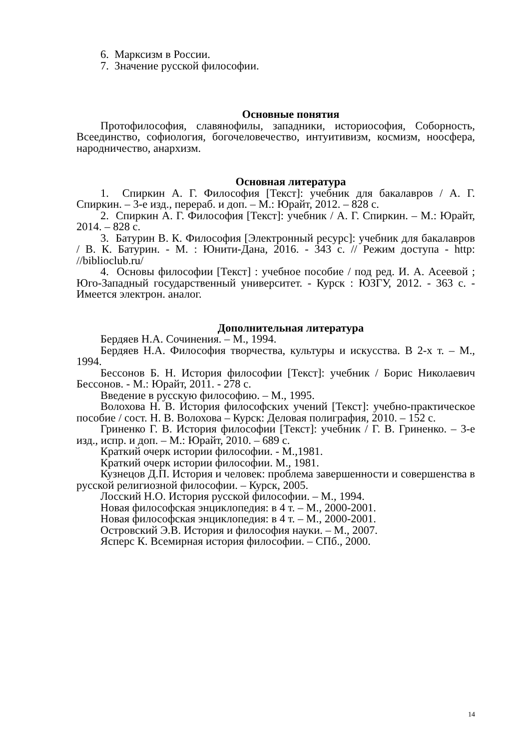6. Марксизм в России.
7. Значение русской философии.
Основные понятия
Протофилософия, славянофилы, западники, историософия, Соборность, Всеединство, софиология, богочеловечество, интуитивизм, космизм, ноосфера, народничество, анархизм.
Основная литература
1. Спиркин А. Г. Философия [Текст]: учебник для бакалавров / А. Г. Спиркин. – 3-е изд., перераб. и доп. – М.: Юрайт, 2012. – 828 с.
2. Спиркин А. Г. Философия [Текст]: учебник / А. Г. Спиркин. – М.: Юрайт, 2014. – 828 с.
3. Батурин В. К. Философия [Электронный ресурс]: учебник для бакалавров / В. К. Батурин. - М. : Юнити-Дана, 2016. - 343 с. // Режим доступа - http: //biblioclub.ru/
4. Основы философии [Текст] : учебное пособие / под ред. И. А. Асеевой ; Юго-Западный государственный университет. - Курск : ЮЗГУ, 2012. - 363 с. - Имеется электрон. аналог.
Дополнительная литература
Бердяев Н.А. Сочинения. – М., 1994.
Бердяев Н.А. Философия творчества, культуры и искусства. В 2-х т. – М., 1994.
Бессонов Б. Н. История философии [Текст]: учебник / Борис Николаевич Бессонов. - М.: Юрайт, 2011. - 278 с.
Введение в русскую философию. – М., 1995.
Волохова Н. В. История философских учений [Текст]: учебно-практическое пособие / сост. Н. В. Волохова – Курск: Деловая полиграфия, 2010. – 152 с.
Гриненко Г. В. История философии [Текст]: учебник / Г. В. Гриненко. – 3-е изд., испр. и доп. – М.: Юрайт, 2010. – 689 с.
Краткий очерк истории философии. - М.,1981.
Краткий очерк истории философии. М., 1981.
Кузнецов Д.П. История и человек: проблема завершенности и совершенства в русской религиозной философии. – Курск, 2005.
Лосский Н.О. История русской философии. – М., 1994.
Новая философская энциклопедия: в 4 т. – М., 2000-2001.
Новая философская энциклопедия: в 4 т. – М., 2000-2001.
Островский Э.В. История и философия науки. – М., 2007.
Ясперс К. Всемирная история философии. – СПб., 2000.
14